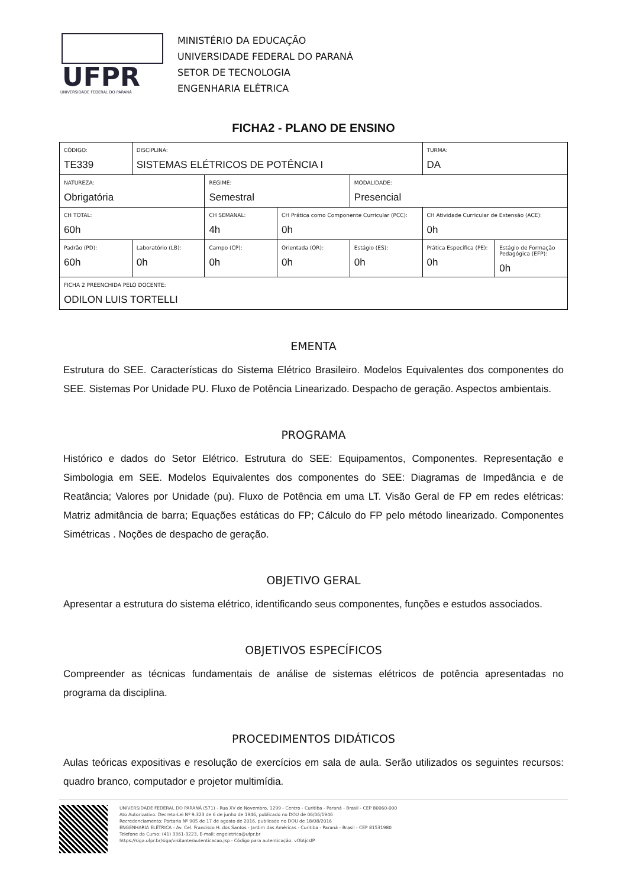UFPR
UNIVERSIDADE FEDERAL DO PARANÁ
MINISTÉRIO DA EDUCAÇÃO
UNIVERSIDADE FEDERAL DO PARANÁ
SETOR DE TECNOLOGIA
ENGENHARIA ELÉTRICA
FICHA2 - PLANO DE ENSINO
| CÓDIGO: TE339 | DISCIPLINA: SISTEMAS ELÉTRICOS DE POTÊNCIA I | | | | TURMA: DA | |
| NATUREZA: Obrigatória | | REGIME: Semestral | | MODALIDADE: Presencial | | |
| CH TOTAL: 60h | | CH SEMANAL: 4h | CH Prática como Componente Curricular (PCC): 0h | | CH Atividade Curricular de Extensão (ACE): 0h | |
| Padrão (PD): 60h | Laboratório (LB): 0h | Campo (CP): 0h | Orientada (OR): 0h | Estágio (ES): 0h | Prática Específica (PE): 0h | Estágio de Formação Pedagógica (EFP): 0h |
| FICHA 2 PREENCHIDA PELO DOCENTE: ODILON LUIS TORTELLI | | | | | | |
EMENTA
Estrutura do SEE. Características do Sistema Elétrico Brasileiro. Modelos Equivalentes dos componentes do SEE. Sistemas Por Unidade PU. Fluxo de Potência Linearizado. Despacho de geração. Aspectos ambientais.
PROGRAMA
Histórico e dados do Setor Elétrico. Estrutura do SEE: Equipamentos, Componentes. Representação e Simbologia em SEE. Modelos Equivalentes dos componentes do SEE: Diagramas de Impedância e de Reatância; Valores por Unidade (pu). Fluxo de Potência em uma LT. Visão Geral de FP em redes elétricas: Matriz admitância de barra; Equações estáticas do FP; Cálculo do FP pelo método linearizado. Componentes Simétricas . Noções de despacho de geração.
OBJETIVO GERAL
Apresentar a estrutura do sistema elétrico, identificando seus componentes, funções e estudos associados.
OBJETIVOS ESPECÍFICOS
Compreender as técnicas fundamentais de análise de sistemas elétricos de potência apresentadas no programa da disciplina.
PROCEDIMENTOS DIDÁTICOS
Aulas teóricas expositivas e resolução de exercícios em sala de aula. Serão utilizados os seguintes recursos: quadro branco, computador e projetor multimídia.
UNIVERSIDADE FEDERAL DO PARANÁ (571) - Rua XV de Novembro, 1299 - Centro - Curitiba - Paraná - Brasil - CEP 80060-000
Ato Autorizativo: Decreto-Lei Nº 9.323 de 6 de junho de 1946, publicado no DOU de 06/06/1946
Recredenciamento: Portaria Nº 905 de 17 de agosto de 2016, publicado no DOU de 18/08/2016
ENGENHARIA ELÉTRICA - Av. Cel. Francisco H. dos Santos - Jardim das Américas - Curitiba - Paraná - Brasil - CEP 81531980
Telefone do Curso: (41) 3361-3223, E-mail: engeletrica@ufpr.br
https://siga.ufpr.br/siga/visitante/autenticacao.jsp - Código para autenticação: vObtjcsIP